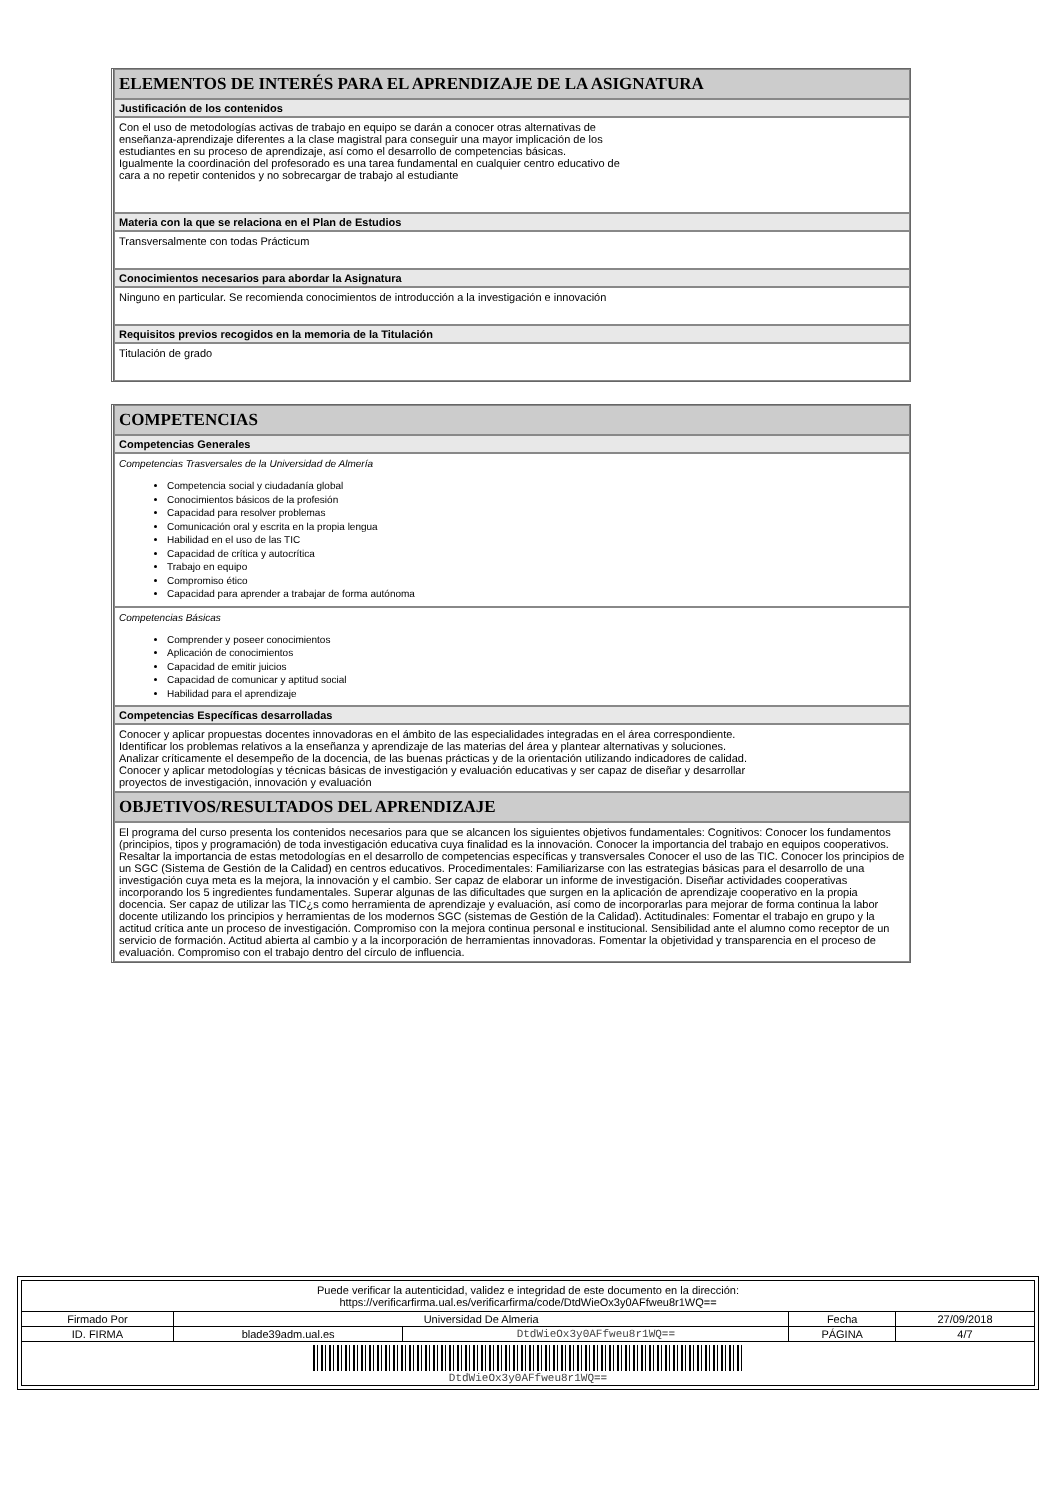ELEMENTOS DE INTERÉS PARA EL APRENDIZAJE DE LA ASIGNATURA
Justificación de los contenidos
Con el uso de metodologías activas de trabajo en equipo se darán a conocer otras alternativas de
enseñanza-aprendizaje diferentes a la clase magistral para conseguir una mayor implicación de los
estudiantes en su proceso de aprendizaje, así como el desarrollo de competencias básicas.
Igualmente la coordinación del profesorado es una tarea fundamental en cualquier centro educativo de
cara a no repetir contenidos y no sobrecargar de trabajo al estudiante
Materia con la que se relaciona en el Plan de Estudios
Transversalmente con todas Prácticum
Conocimientos necesarios para abordar la Asignatura
Ninguno en particular. Se recomienda conocimientos de introducción a la investigación e innovación
Requisitos previos recogidos en la memoria de la Titulación
Titulación de grado
COMPETENCIAS
Competencias Generales
Competencias Trasversales de la Universidad de Almería
Competencia social y ciudadanía global
Conocimientos básicos de la profesión
Capacidad para resolver problemas
Comunicación oral y escrita en la propia lengua
Habilidad en el uso de las TIC
Capacidad de crítica y autocrítica
Trabajo en equipo
Compromiso ético
Capacidad para aprender a trabajar de forma autónoma
Competencias Básicas
Comprender y poseer conocimientos
Aplicación de conocimientos
Capacidad de emitir juicios
Capacidad de comunicar y aptitud social
Habilidad para el aprendizaje
Competencias Específicas desarrolladas
Conocer y aplicar propuestas docentes innovadoras en el ámbito de las especialidades integradas en el área correspondiente.
Identificar los problemas relativos a la enseñanza y aprendizaje de las materias del área y plantear alternativas y soluciones.
Analizar críticamente el desempeño de la docencia, de las buenas prácticas y de la orientación utilizando indicadores de calidad.
Conocer y aplicar metodologías y técnicas básicas de investigación y evaluación educativas y ser capaz de diseñar y desarrollar
proyectos de investigación, innovación y evaluación
OBJETIVOS/RESULTADOS DEL APRENDIZAJE
El programa del curso presenta los contenidos necesarios para que se alcancen los siguientes objetivos fundamentales: Cognitivos: Conocer los fundamentos (principios, tipos y programación) de toda investigación educativa cuya finalidad es la innovación. Conocer la importancia del trabajo en equipos cooperativos. Resaltar la importancia de estas metodologías en el desarrollo de competencias específicas y transversales Conocer el uso de las TIC. Conocer los principios de un SGC (Sistema de Gestión de la Calidad) en centros educativos. Procedimentales: Familiarizarse con las estrategias básicas para el desarrollo de una investigación cuya meta es la mejora, la innovación y el cambio. Ser capaz de elaborar un informe de investigación. Diseñar actividades cooperativas incorporando los 5 ingredientes fundamentales. Superar algunas de las dificultades que surgen en la aplicación de aprendizaje cooperativo en la propia docencia. Ser capaz de utilizar las TIC¿s como herramienta de aprendizaje y evaluación, así como de incorporarlas para mejorar de forma continua la labor docente utilizando los principios y herramientas de los modernos SGC (sistemas de Gestión de la Calidad). Actitudinales: Fomentar el trabajo en grupo y la actitud crítica ante un proceso de investigación. Compromiso con la mejora continua personal e institucional. Sensibilidad ante el alumno como receptor de un servicio de formación. Actitud abierta al cambio y a la incorporación de herramientas innovadoras. Fomentar la objetividad y transparencia en el proceso de evaluación. Compromiso con el trabajo dentro del círculo de influencia.
| Puede verificar la autenticidad, validez e integridad de este documento en la dirección: https://verificarfirma.ual.es/verificarfirma/code/DtdWieOx3y0AFfweu8r1WQ== | | | | |
| Firmado Por | Universidad De Almeria | | Fecha | 27/09/2018 |
| ID. FIRMA | blade39adm.ual.es | DtdWieOx3y0AFfweu8r1WQ== | PÁGINA | 4/7 |
| DtdWieOx3y0AFfweu8r1WQ== | | | | |